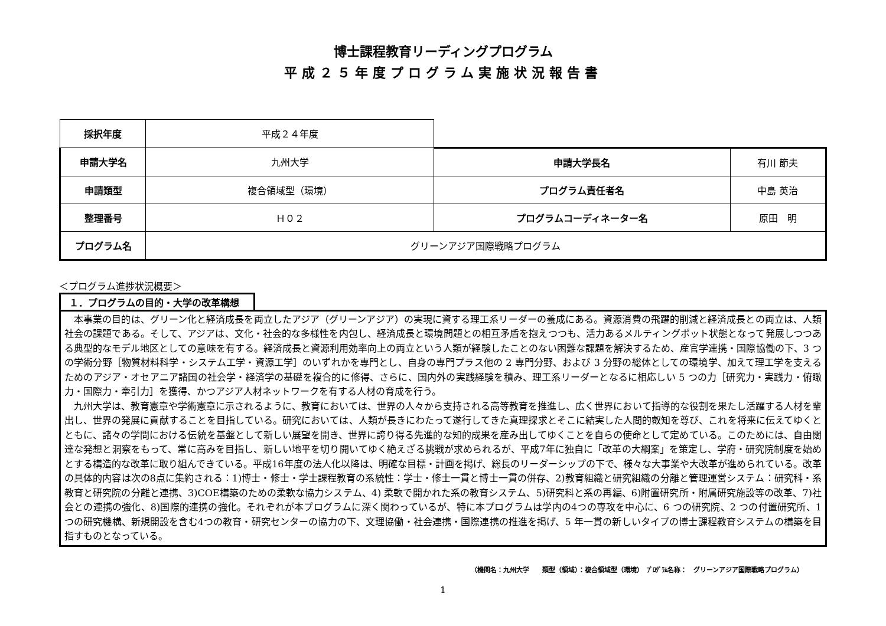博士課程教育リーディングプログラム
平成２５年度プログラム実施状況報告書
| 採択年度 | 平成２４年度 | | |
| 申請大学名 | 九州大学 | 申請大学長名 | 有川 節夫 |
| 申請類型 | 複合領域型（環境） | プログラム責任者名 | 中島 英治 |
| 整理番号 | Ｈ０２ | プログラムコーディネーター名 | 原田 明 |
| プログラム名 | グリーンアジア国際戦略プログラム | | |
＜プログラム進捗状況概要＞
１．プログラムの目的・大学の改革構想
　本事業の目的は、グリーン化と経済成長を両立したアジア（グリーンアジア）の実現に資する理工系リーダーの養成にある。資源消費の飛躍的削減と経済成長との両立は、人類社会の課題である。そして、アジアは、文化・社会的な多様性を内包し、経済成長と環境問題との相互矛盾を抱えつつも、活力あるメルティングポット状態となって発展しつつある典型的なモデル地区としての意味を有する。経済成長と資源利用効率向上の両立という人類が経験したことのない困難な課題を解決するため、産官学連携・国際協働の下、3 つの学術分野［物質材料科学・システム工学・資源工学］のいずれかを専門とし、自身の専門プラス他の 2 専門分野、および 3 分野の総体としての環境学、加えて理工学を支えるためのアジア・オセアニア諸国の社会学・経済学の基礎を複合的に修得、さらに、国内外の実践経験を積み、理工系リーダーとなるに相応しい 5 つの力［研究力・実践力・俯瞰力・国際力・牽引力］を獲得、かつアジア人材ネットワークを有する人材の育成を行う。
　九州大学は、教育憲章や学術憲章に示されるように、教育においては、世界の人々から支持される高等教育を推進し、広く世界において指導的な役割を果たし活躍する人材を輩出し、世界の発展に貢献することを目指している。研究においては、人類が長きにわたって遂行してきた真理探求とそこに結実した人間的叡知を尊び、これを将来に伝えてゆくとともに、諸々の学問における伝統を基盤として新しい展望を開き、世界に誇り得る先進的な知的成果を産み出してゆくことを自らの使命として定めている。このためには、自由闊達な発想と洞察をもって、常に高みを目指し、新しい地平を切り開いてゆく絶えざる挑戦が求められるが、平成7年に独自に「改革の大綱案」を策定し、学府・研究院制度を始めとする構造的な改革に取り組んできている。平成16年度の法人化以降は、明確な目標・計画を掲げ、総長のリーダーシップの下で、様々な大事業や大改革が進められている。改革の具体的内容は次の8点に集約される：1)博士・修士・学士課程教育の系統性：学士・修士一貫と博士一貫の併存、2)教育組織と研究組織の分離と管理運営システム：研究科・系教育と研究院の分離と連携、3)COE構築のための柔軟な協力システム、4) 柔軟で開かれた系の教育システム、5)研究科と系の再編、6)附置研究所・附属研究施設等の改革、7)社会との連携の強化、8)国際的連携の強化。それぞれが本プログラムに深く関わっているが、特に本プログラムは学内の4つの専攻を中心に、6 つの研究院、2 つの付置研究所、1 つの研究機構、新規開設を含む4つの教育・研究センターの協力の下、文理協働・社会連携・国際連携の推進を掲げ、5 年一貫の新しいタイプの博士課程教育システムの構築を目指すものとなっている。
（機関名：九州大学　　類型（領域）：複合領域型（環境）　ﾌﾟﾛｸﾞﾗﾑ名称：　グリーンアジア国際戦略プログラム）
1